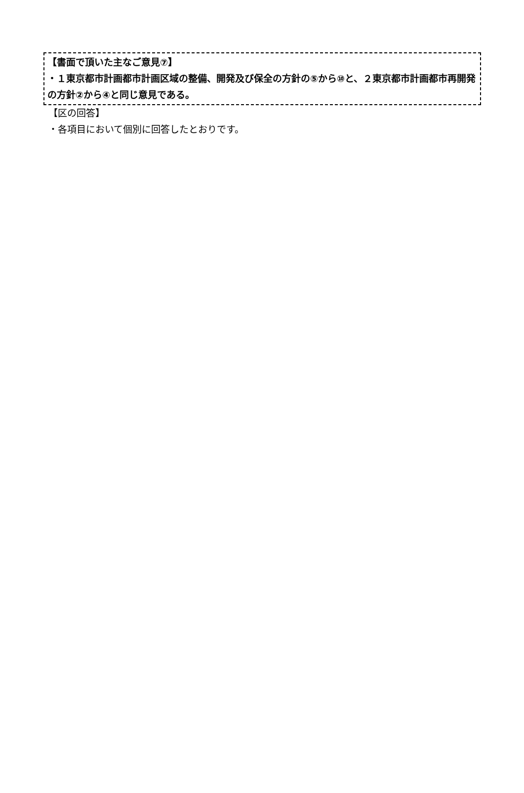【書面で頂いた主なご意見⑦】
・１東京都市計画都市計画区域の整備、開発及び保全の方針の⑤から⑩と、２東京都市計画都市再開発の方針②から④と同じ意見である。
【区の回答】
・各項目において個別に回答したとおりです。